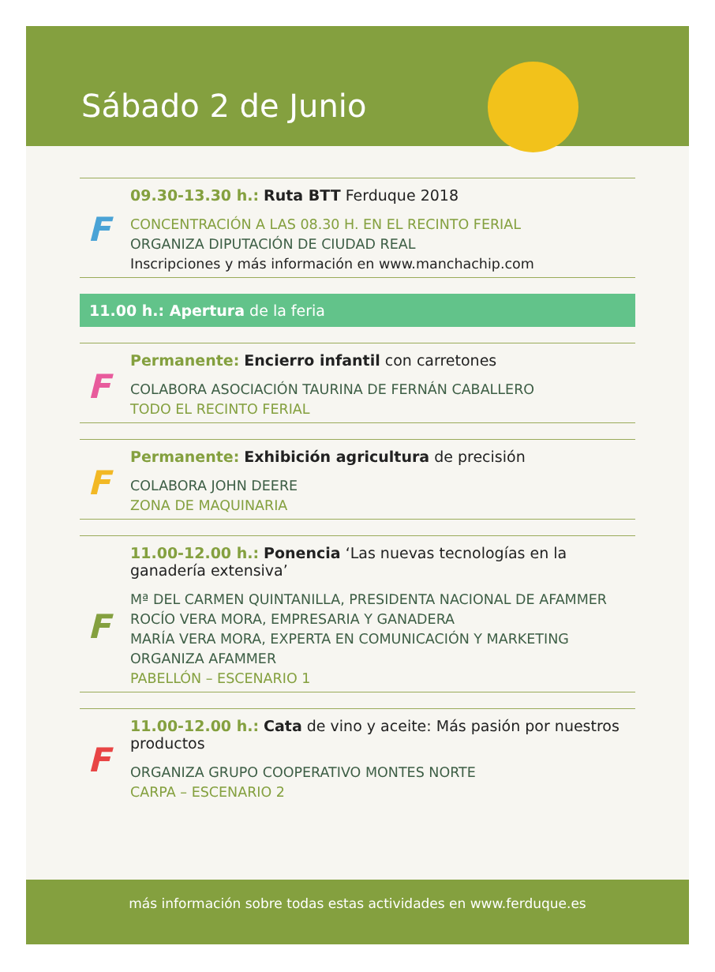Sábado 2 de Junio
F
09.30-13.30 h.: Ruta BTT Ferduque 2018
CONCENTRACIÓN A LAS 08.30 H. EN EL RECINTO FERIAL
ORGANIZA DIPUTACIÓN DE CIUDAD REAL
Inscripciones y más información en www.manchachip.com
11.00 h.: Apertura de la feria
F
Permanente: Encierro infantil con carretones
COLABORA ASOCIACIÓN TAURINA DE FERNÁN CABALLERO
TODO EL RECINTO FERIAL
F
Permanente: Exhibición agricultura de precisión
COLABORA JOHN DEERE
ZONA DE MAQUINARIA
F
11.00-12.00 h.: Ponencia ‘Las nuevas tecnologías en la ganadería extensiva’
Mª DEL CARMEN QUINTANILLA, PRESIDENTA NACIONAL DE AFAMMER
ROCÍO VERA MORA, EMPRESARIA Y GANADERA
MARÍA VERA MORA, EXPERTA EN COMUNICACIÓN Y MARKETING
ORGANIZA AFAMMER
PABELLÓN – ESCENARIO 1
F
11.00-12.00 h.: Cata de vino y aceite: Más pasión por nuestros productos
ORGANIZA GRUPO COOPERATIVO MONTES NORTE
CARPA – ESCENARIO 2
más información sobre todas estas actividades en www.ferduque.es